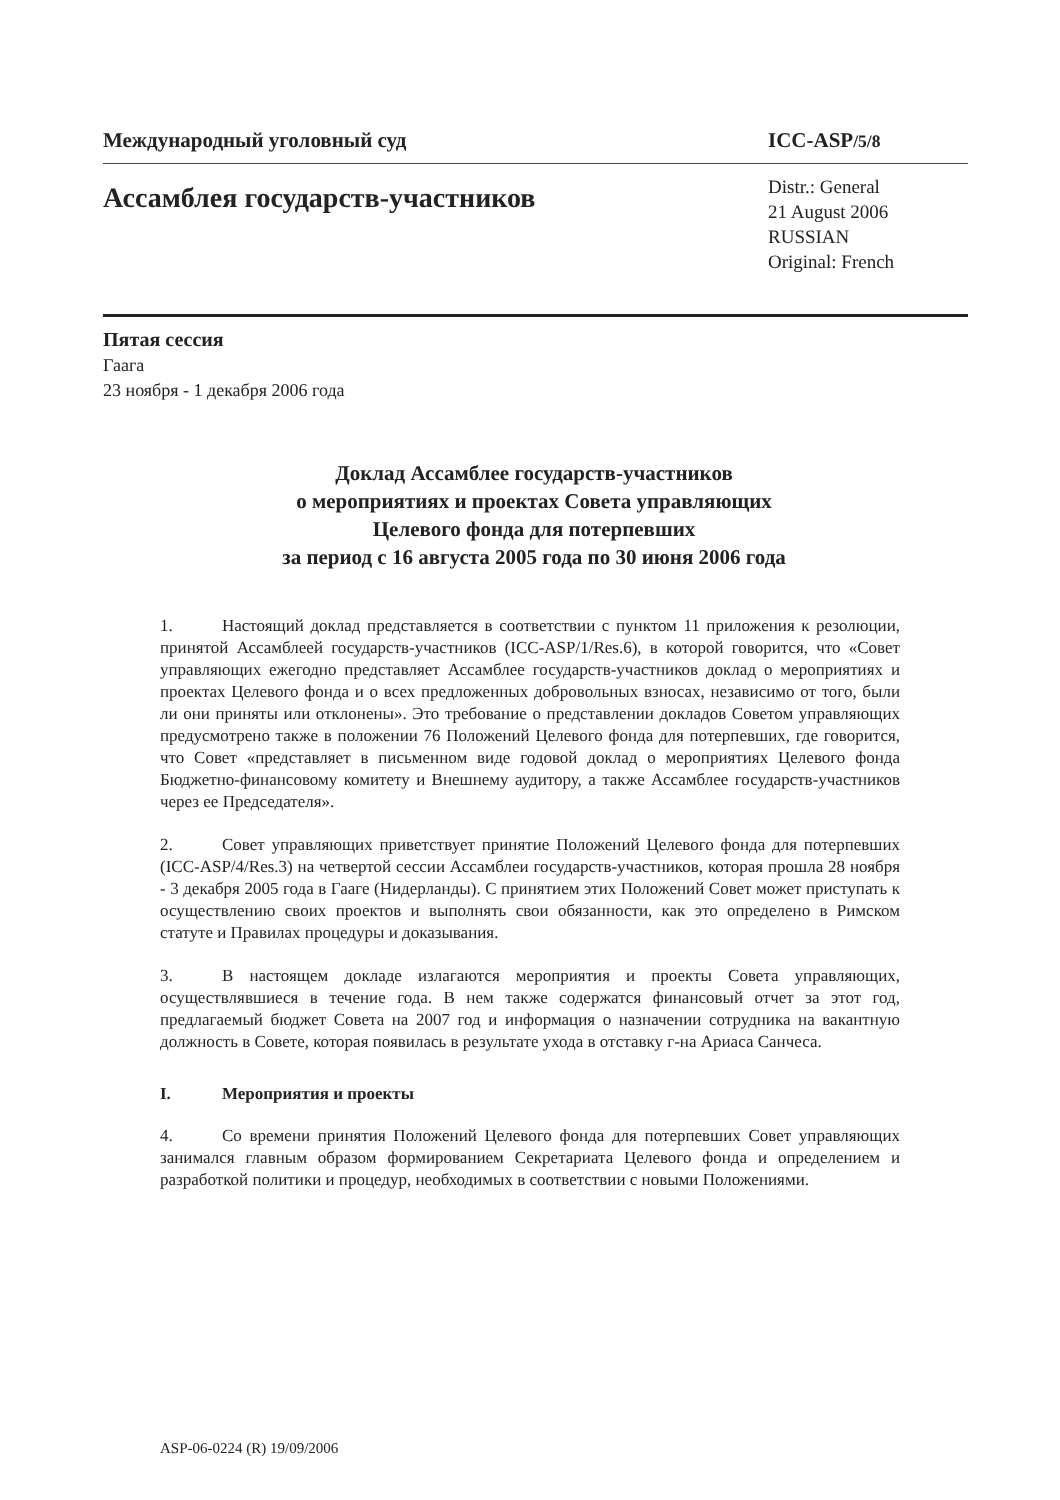Международный уголовный суд ICC-ASP/5/8
Ассамблея государств-участников
Distr.: General
21 August 2006
RUSSIAN
Original: French
Пятая сессия
Гаага
23 ноября - 1 декабря 2006 года
Доклад Ассамблее государств-участников
о мероприятиях и проектах Совета управляющих
Целевого фонда для потерпевших
за период с 16 августа 2005 года по 30 июня 2006 года
1. Настоящий доклад представляется в соответствии с пунктом 11 приложения к резолюции, принятой Ассамблеей государств-участников (ICC-ASP/1/Res.6), в которой говорится, что «Совет управляющих ежегодно представляет Ассамблее государств-участников доклад о мероприятиях и проектах Целевого фонда и о всех предложенных добровольных взносах, независимо от того, были ли они приняты или отклонены». Это требование о представлении докладов Советом управляющих предусмотрено также в положении 76 Положений Целевого фонда для потерпевших, где говорится, что Совет «представляет в письменном виде годовой доклад о мероприятиях Целевого фонда Бюджетно-финансовому комитету и Внешнему аудитору, а также Ассамблее государств-участников через ее Председателя».
2. Совет управляющих приветствует принятие Положений Целевого фонда для потерпевших (ICC-ASP/4/Res.3) на четвертой сессии Ассамблеи государств-участников, которая прошла 28 ноября - 3 декабря 2005 года в Гааге (Нидерланды). С принятием этих Положений Совет может приступать к осуществлению своих проектов и выполнять свои обязанности, как это определено в Римском статуте и Правилах процедуры и доказывания.
3. В настоящем докладе излагаются мероприятия и проекты Совета управляющих, осуществлявшиеся в течение года. В нем также содержатся финансовый отчет за этот год, предлагаемый бюджет Совета на 2007 год и информация о назначении сотрудника на вакантную должность в Совете, которая появилась в результате ухода в отставку г-на Ариаса Санчеса.
I. Мероприятия и проекты
4. Со времени принятия Положений Целевого фонда для потерпевших Совет управляющих занимался главным образом формированием Секретариата Целевого фонда и определением и разработкой политики и процедур, необходимых в соответствии с новыми Положениями.
ASP-06-0224 (R) 19/09/2006